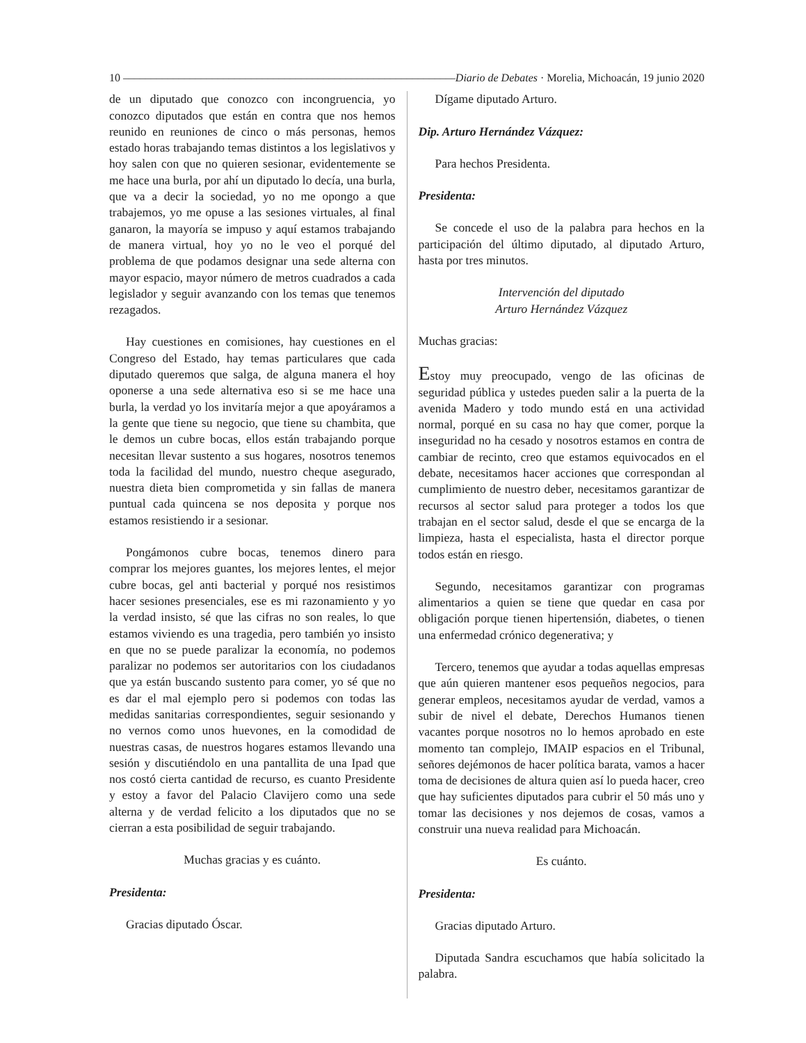10 –––––––––––––––––––––––––––––––––––––––––––––––––––––––––––––– Diario de Debates · Morelia, Michoacán, 19 junio 2020
de un diputado que conozco con incongruencia, yo conozco diputados que están en contra que nos hemos reunido en reuniones de cinco o más personas, hemos estado horas trabajando temas distintos a los legislativos y hoy salen con que no quieren sesionar, evidentemente se me hace una burla, por ahí un diputado lo decía, una burla, que va a decir la sociedad, yo no me opongo a que trabajemos, yo me opuse a las sesiones virtuales, al final ganaron, la mayoría se impuso y aquí estamos trabajando de manera virtual, hoy yo no le veo el porqué del problema de que podamos designar una sede alterna con mayor espacio, mayor número de metros cuadrados a cada legislador y seguir avanzando con los temas que tenemos rezagados.
Hay cuestiones en comisiones, hay cuestiones en el Congreso del Estado, hay temas particulares que cada diputado queremos que salga, de alguna manera el hoy oponerse a una sede alternativa eso si se me hace una burla, la verdad yo los invitaría mejor a que apoyáramos a la gente que tiene su negocio, que tiene su chambita, que le demos un cubre bocas, ellos están trabajando porque necesitan llevar sustento a sus hogares, nosotros tenemos toda la facilidad del mundo, nuestro cheque asegurado, nuestra dieta bien comprometida y sin fallas de manera puntual cada quincena se nos deposita y porque nos estamos resistiendo ir a sesionar.
Pongámonos cubre bocas, tenemos dinero para comprar los mejores guantes, los mejores lentes, el mejor cubre bocas, gel anti bacterial y porqué nos resistimos hacer sesiones presenciales, ese es mi razonamiento y yo la verdad insisto, sé que las cifras no son reales, lo que estamos viviendo es una tragedia, pero también yo insisto en que no se puede paralizar la economía, no podemos paralizar no podemos ser autoritarios con los ciudadanos que ya están buscando sustento para comer, yo sé que no es dar el mal ejemplo pero si podemos con todas las medidas sanitarias correspondientes, seguir sesionando y no vernos como unos huevones, en la comodidad de nuestras casas, de nuestros hogares estamos llevando una sesión y discutiéndolo en una pantallita de una Ipad que nos costó cierta cantidad de recurso, es cuanto Presidente y estoy a favor del Palacio Clavijero como una sede alterna y de verdad felicito a los diputados que no se cierran a esta posibilidad de seguir trabajando.
Muchas gracias y es cuánto.
Presidenta:
Gracias diputado Óscar.
Dígame diputado Arturo.
Dip. Arturo Hernández Vázquez:
Para hechos Presidenta.
Presidenta:
Se concede el uso de la palabra para hechos en la participación del último diputado, al diputado Arturo, hasta por tres minutos.
Intervención del diputado
Arturo Hernández Vázquez
Muchas gracias:
Estoy muy preocupado, vengo de las oficinas de seguridad pública y ustedes pueden salir a la puerta de la avenida Madero y todo mundo está en una actividad normal, porqué en su casa no hay que comer, porque la inseguridad no ha cesado y nosotros estamos en contra de cambiar de recinto, creo que estamos equivocados en el debate, necesitamos hacer acciones que correspondan al cumplimiento de nuestro deber, necesitamos garantizar de recursos al sector salud para proteger a todos los que trabajan en el sector salud, desde el que se encarga de la limpieza, hasta el especialista, hasta el director porque todos están en riesgo.
Segundo, necesitamos garantizar con programas alimentarios a quien se tiene que quedar en casa por obligación porque tienen hipertensión, diabetes, o tienen una enfermedad crónico degenerativa; y
Tercero, tenemos que ayudar a todas aquellas empresas que aún quieren mantener esos pequeños negocios, para generar empleos, necesitamos ayudar de verdad, vamos a subir de nivel el debate, Derechos Humanos tienen vacantes porque nosotros no lo hemos aprobado en este momento tan complejo, IMAIP espacios en el Tribunal, señores dejémonos de hacer política barata, vamos a hacer toma de decisiones de altura quien así lo pueda hacer, creo que hay suficientes diputados para cubrir el 50 más uno y tomar las decisiones y nos dejemos de cosas, vamos a construir una nueva realidad para Michoacán.
Es cuánto.
Presidenta:
Gracias diputado Arturo.
Diputada Sandra escuchamos que había solicitado la palabra.